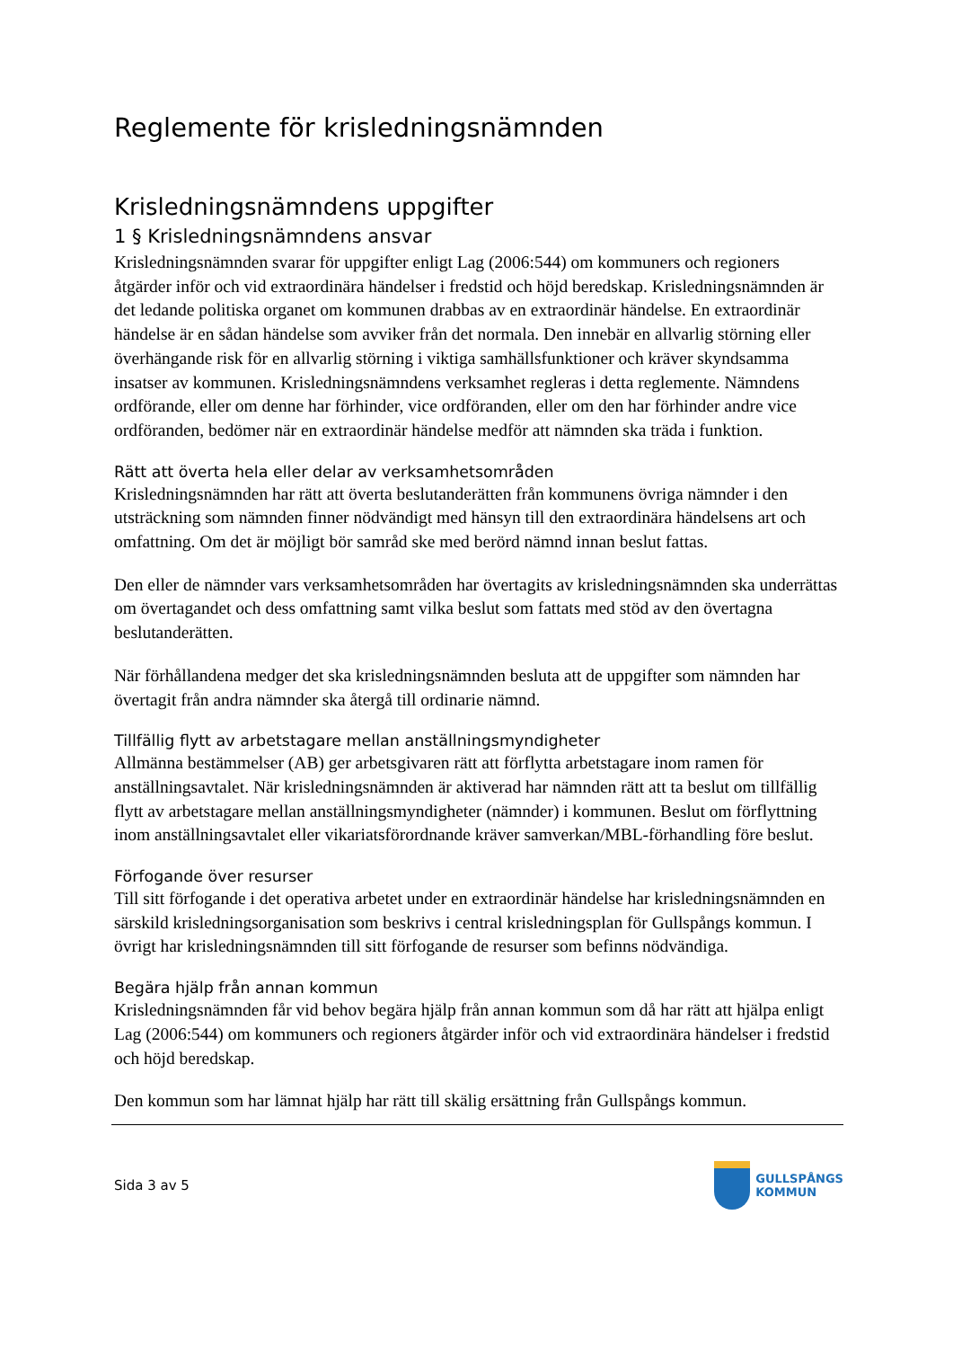Reglemente för krisledningsnämnden
Krisledningsnämndens uppgifter
1 § Krisledningsnämndens ansvar
Krisledningsnämnden svarar för uppgifter enligt Lag (2006:544) om kommuners och regioners åtgärder inför och vid extraordinära händelser i fredstid och höjd beredskap. Krisledningsnämnden är det ledande politiska organet om kommunen drabbas av en extraordinär händelse. En extraordinär händelse är en sådan händelse som avviker från det normala. Den innebär en allvarlig störning eller överhängande risk för en allvarlig störning i viktiga samhällsfunktioner och kräver skyndsamma insatser av kommunen. Krisledningsnämndens verksamhet regleras i detta reglemente. Nämndens ordförande, eller om denne har förhinder, vice ordföranden, eller om den har förhinder andre vice ordföranden, bedömer när en extraordinär händelse medför att nämnden ska träda i funktion.
Rätt att överta hela eller delar av verksamhetsområden
Krisledningsnämnden har rätt att överta beslutanderätten från kommunens övriga nämnder i den utsträckning som nämnden finner nödvändigt med hänsyn till den extraordinära händelsens art och omfattning. Om det är möjligt bör samråd ske med berörd nämnd innan beslut fattas.
Den eller de nämnder vars verksamhetsområden har övertagits av krisledningsnämnden ska underrättas om övertagandet och dess omfattning samt vilka beslut som fattats med stöd av den övertagna beslutanderätten.
När förhållandena medger det ska krisledningsnämnden besluta att de uppgifter som nämnden har övertagit från andra nämnder ska återgå till ordinarie nämnd.
Tillfällig flytt av arbetstagare mellan anställningsmyndigheter
Allmänna bestämmelser (AB) ger arbetsgivaren rätt att förflytta arbetstagare inom ramen för anställningsavtalet. När krisledningsnämnden är aktiverad har nämnden rätt att ta beslut om tillfällig flytt av arbetstagare mellan anställningsmyndigheter (nämnder) i kommunen. Beslut om förflyttning inom anställningsavtalet eller vikariatsförordnande kräver samverkan/MBL-förhandling före beslut.
Förfogande över resurser
Till sitt förfogande i det operativa arbetet under en extraordinär händelse har krisledningsnämnden en särskild krisledningsorganisation som beskrivs i central krisledningsplan för Gullspångs kommun. I övrigt har krisledningsnämnden till sitt förfogande de resurser som befinns nödvändiga.
Begära hjälp från annan kommun
Krisledningsnämnden får vid behov begära hjälp från annan kommun som då har rätt att hjälpa enligt Lag (2006:544) om kommuners och regioners åtgärder inför och vid extraordinära händelser i fredstid och höjd beredskap.
Den kommun som har lämnat hjälp har rätt till skälig ersättning från Gullspångs kommun.
Sida 3 av 5
GULLSPÅNGS
KOMMUN